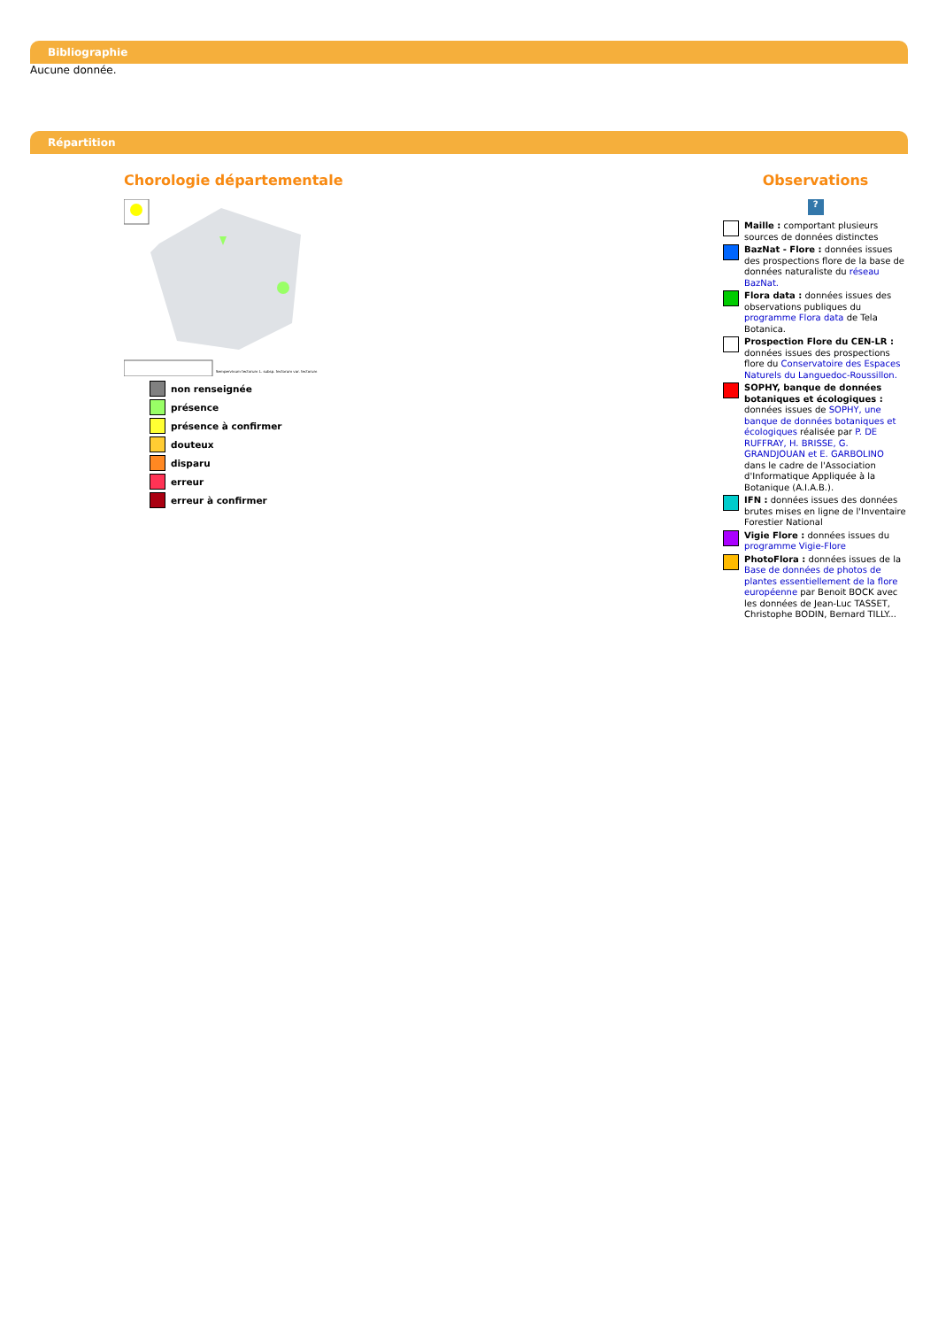Bibliographie
Aucune donnée.
Répartition
Chorologie départementale
Sempervivum tectorum L. subsp. tectorum var. tectorum
non renseignée
présence
présence à confirmer
douteux
disparu
erreur
erreur à confirmer
Observations
?
Maille : comportant plusieurs sources de données distinctes
BazNat - Flore : données issues des prospections flore de la base de données naturaliste du réseau BazNat.
Flora data : données issues des observations publiques du programme Flora data de Tela Botanica.
Prospection Flore du CEN-LR : données issues des prospections flore du Conservatoire des Espaces Naturels du Languedoc-Roussillon.
SOPHY, banque de données botaniques et écologiques : données issues de SOPHY, une banque de données botaniques et écologiques réalisée par P. DE RUFFRAY, H. BRISSE, G. GRANDJOUAN et E. GARBOLINO dans le cadre de l'Association d'Informatique Appliquée à la Botanique (A.I.A.B.).
IFN : données issues des données brutes mises en ligne de l'Inventaire Forestier National
Vigie Flore : données issues du programme Vigie-Flore
PhotoFlora : données issues de la Base de données de photos de plantes essentiellement de la flore européenne par Benoit BOCK avec les données de Jean-Luc TASSET, Christophe BODIN, Bernard TILLY...